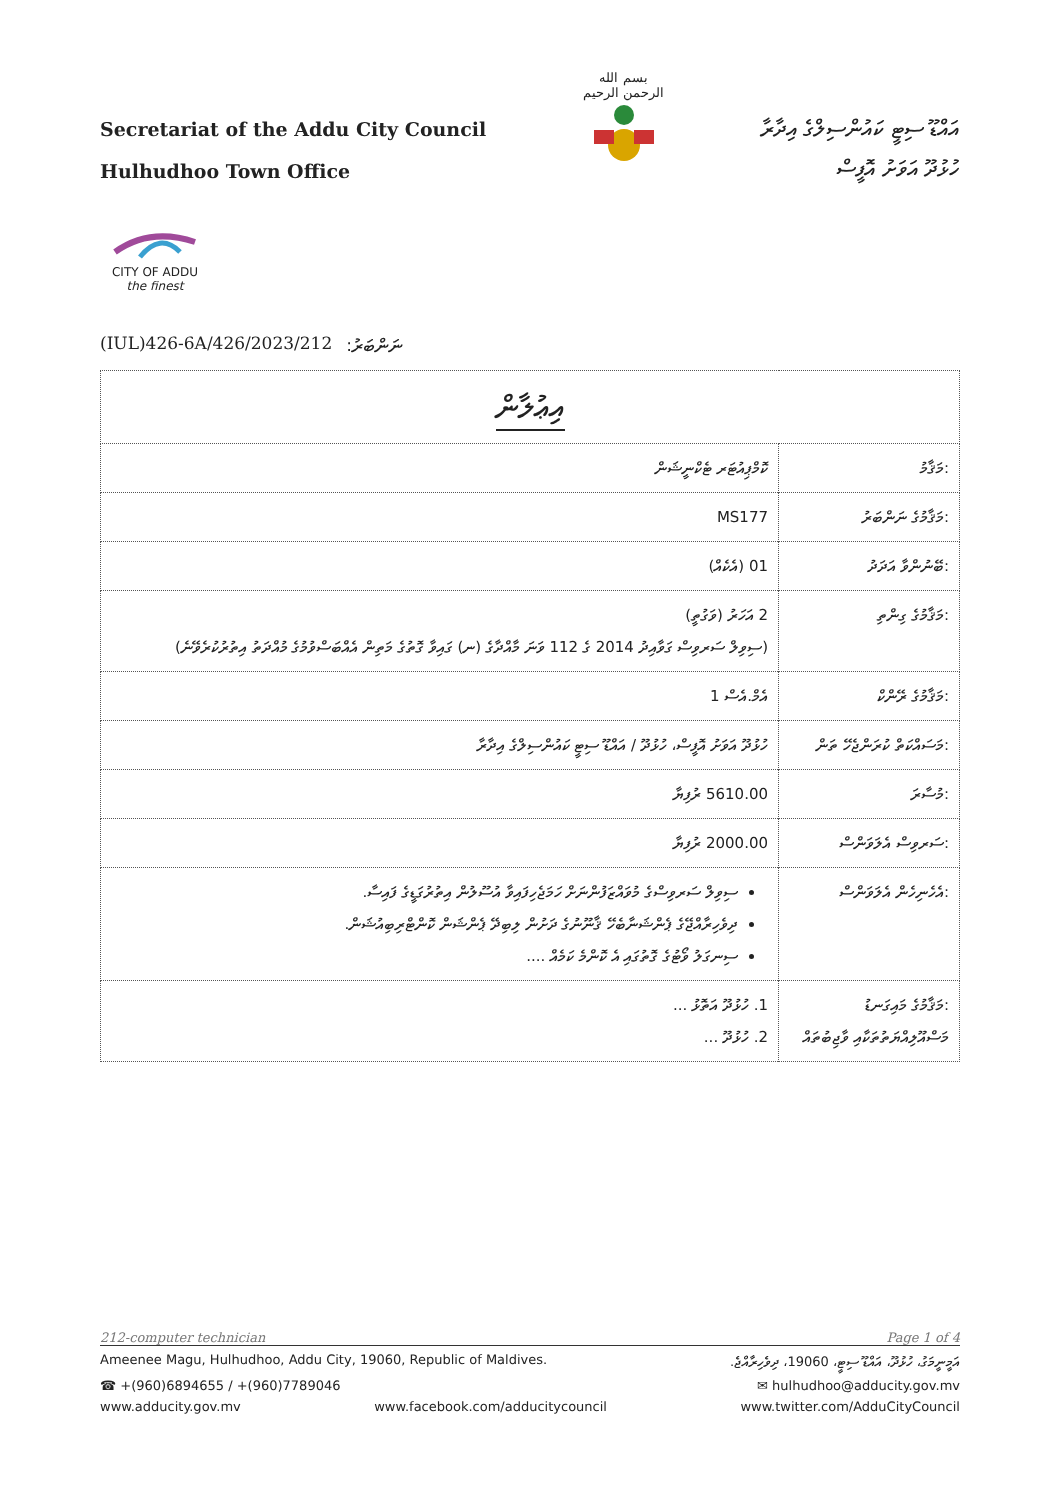Secretariat of the Addu City Council
Hulhudhoo Town Office
بسم الله الرحمن الرحيم
އައްޑޫ ސިޓީ ކައުންސިލްގެ އިދާރާ
ހުޅުދޫ އަވަށު އޮފީސް
CITY OF ADDU
the finest
(IUL)426-6A/426/2023/212:ނަންބަރު
| އިޢުލާން | |
| :މަޤާމު | ކޮމްޕިއުޓަރ ޓެކްނީޝަން |
| :މަޤާމުގެ ނަންބަރު | MS177 |
| :ބޭނުންވާ އަދަދު | 01 (އެކެއް) |
| :މަޤާމުގެ ގިންތި | 2 އަހަރު (ވަގުތީ) (ސިވިލް ސަރވިސް ގަވާއިދު 2014 ގެ 112 ވަނަ މާއްދާގެ (ނ) ގައިވާ ގޮތުގެ މަތިން އެއްބަސްވުމުގެ މުއްދަތު އިތުރުކުރެވޭނެ) |
| :މަޤާމުގެ ރޭންކް | އެމް.އެސް 1 |
| :މަސައްކަތް ކުރަންޖެހޭ ތަން | ހުޅުދޫ އަވަށު އޮފީސް، ހުޅުދޫ / އައްޑޫ ސިޓީ ކައުންސިލްގެ އިދާރާ |
| :މުސާރަ | 5610.00 ރުފިޔާ |
| :ސަރވިސް އެލަވަންސް | 2000.00 ރުފިޔާ |
| :އެހެނިހެން އެލަވަންސް | ސިވިލް ސަރވިސްގެ މުވައްޒަފުންނަށް ހަމަޖެހިފައިވާ އުސޫލުން އިތުރުގަޑީގެ ފައިސާ. ދިވެހިރާއްޖޭގެ ޕެންޝަނާބެހޭ ޤާނޫނުގެ ދަށުން ލިބިދޭ ޕެންޝަން ކޮންޓްރިބިއުޝަން. ސިނގަލު ވޯޓުގެ ގޮތުގައި އެ ކޮންމެ ކަމެއް .... |
| :މަޤާމުގެ މައިގަނޑު މަސްއޫލިއްޔަތުތަކާއި ވާޖިބުތައް | 1. ހުޅުދޫ އަތޮޅު ... 2. ހުޅުދޫ ... |
212-computer technician Page 1 of 4
Ameenee Magu, Hulhudhoo, Addu City, 19060, Republic of Maldives. އަމީނީމަގު، ހުޅުދޫ، އައްޑޫ ސިޓީ، 19060، ދިވެހިރާއްޖެ.
☎ +(960)6894655 / +(960)7789046 ✉ hulhudhoo@adducity.gov.mv
www.adducity.gov.mv www.facebook.com/adducitycouncil www.twitter.com/AdduCityCouncil